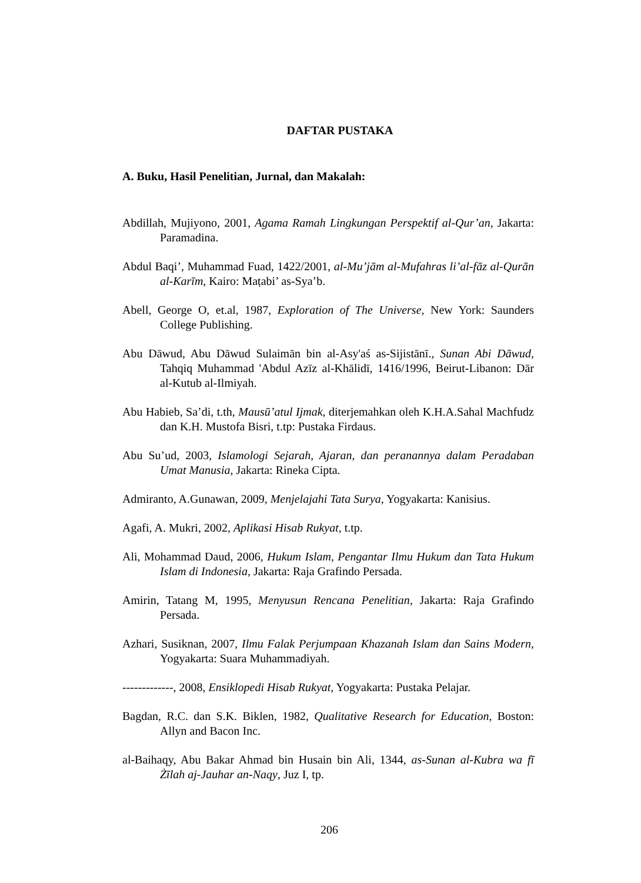DAFTAR PUSTAKA
A. Buku, Hasil Penelitian, Jurnal, dan Makalah:
Abdillah, Mujiyono, 2001, Agama Ramah Lingkungan Perspektif al-Qur’an, Jakarta: Paramadina.
Abdul Baqi’, Muhammad Fuad, 1422/2001, al-Mu’jām al-Mufahras li’al-fāz al-Qurān al-Karīm, Kairo: Maṭabi’ as-Sya’b.
Abell, George O, et.al, 1987, Exploration of The Universe, New York: Saunders College Publishing.
Abu Dāwud, Abu Dāwud Sulaimān bin al-Asy'aś as-Sijistānī., Sunan Abi Dāwud, Tahqiq Muhammad 'Abdul Azīz al-Khālidī, 1416/1996, Beirut-Libanon: Dār al-Kutub al-Ilmiyah.
Abu Habieb, Sa’di, t.th, Mausū’atul Ijmak, diterjemahkan oleh K.H.A.Sahal Machfudz dan K.H. Mustofa Bisri, t.tp: Pustaka Firdaus.
Abu Su’ud, 2003, Islamologi Sejarah, Ajaran, dan peranannya dalam Peradaban Umat Manusia, Jakarta: Rineka Cipta.
Admiranto, A.Gunawan, 2009, Menjelajahi Tata Surya, Yogyakarta: Kanisius.
Agafi, A. Mukri, 2002, Aplikasi Hisab Rukyat, t.tp.
Ali, Mohammad Daud, 2006, Hukum Islam, Pengantar Ilmu Hukum dan Tata Hukum Islam di Indonesia, Jakarta: Raja Grafindo Persada.
Amirin, Tatang M, 1995, Menyusun Rencana Penelitian, Jakarta: Raja Grafindo Persada.
Azhari, Susiknan, 2007, Ilmu Falak Perjumpaan Khazanah Islam dan Sains Modern, Yogyakarta: Suara Muhammadiyah.
-------------, 2008, Ensiklopedi Hisab Rukyat, Yogyakarta: Pustaka Pelajar.
Bagdan, R.C. dan S.K. Biklen, 1982, Qualitative Research for Education, Boston: Allyn and Bacon Inc.
al-Baihaqy, Abu Bakar Ahmad bin Husain bin Ali, 1344, as-Sunan al-Kubra wa fī Żīlah aj-Jauhar an-Naqy, Juz I, tp.
206